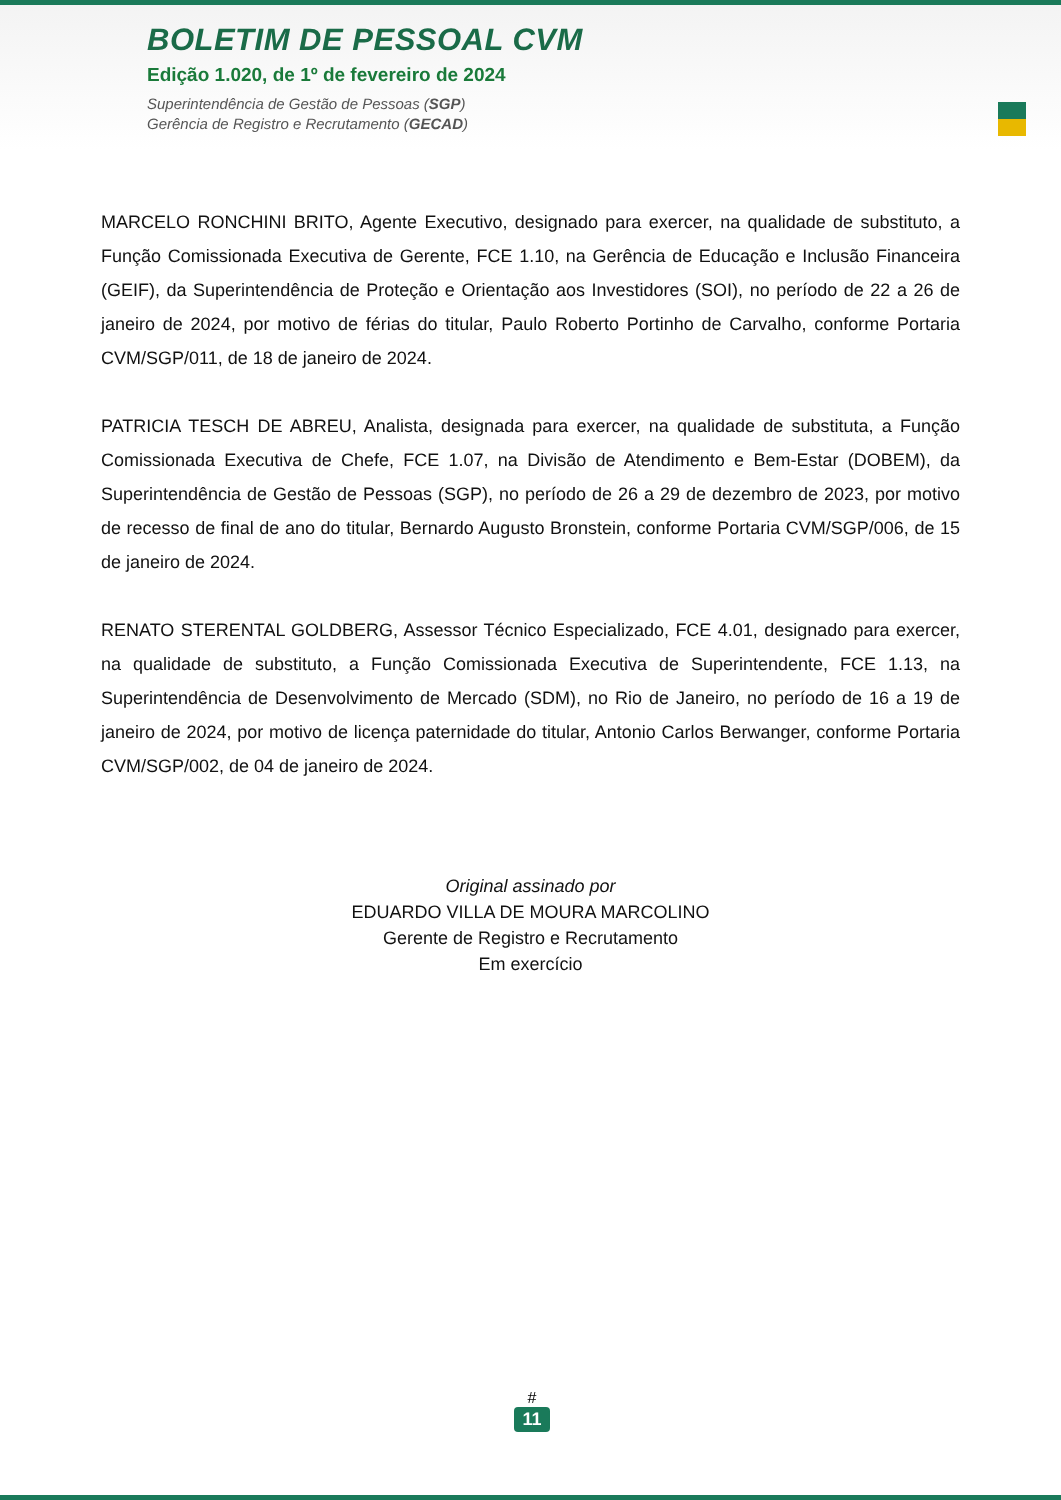BOLETIM DE PESSOAL CVM
Edição 1.020, de 1º de fevereiro de 2024
Superintendência de Gestão de Pessoas (SGP)
Gerência de Registro e Recrutamento (GECAD)
MARCELO RONCHINI BRITO, Agente Executivo, designado para exercer, na qualidade de substituto, a Função Comissionada Executiva de Gerente, FCE 1.10, na Gerência de Educação e Inclusão Financeira (GEIF), da Superintendência de Proteção e Orientação aos Investidores (SOI), no período de 22 a 26 de janeiro de 2024, por motivo de férias do titular, Paulo Roberto Portinho de Carvalho, conforme Portaria CVM/SGP/011, de 18 de janeiro de 2024.
PATRICIA TESCH DE ABREU, Analista, designada para exercer, na qualidade de substituta, a Função Comissionada Executiva de Chefe, FCE 1.07, na Divisão de Atendimento e Bem-Estar (DOBEM), da Superintendência de Gestão de Pessoas (SGP), no período de 26 a 29 de dezembro de 2023, por motivo de recesso de final de ano do titular, Bernardo Augusto Bronstein, conforme Portaria CVM/SGP/006, de 15 de janeiro de 2024.
RENATO STERENTAL GOLDBERG, Assessor Técnico Especializado, FCE 4.01, designado para exercer, na qualidade de substituto, a Função Comissionada Executiva de Superintendente, FCE 1.13, na Superintendência de Desenvolvimento de Mercado (SDM), no Rio de Janeiro, no período de 16 a 19 de janeiro de 2024, por motivo de licença paternidade do titular, Antonio Carlos Berwanger, conforme Portaria CVM/SGP/002, de 04 de janeiro de 2024.
Original assinado por
EDUARDO VILLA DE MOURA MARCOLINO
Gerente de Registro e Recrutamento
Em exercício
#
11